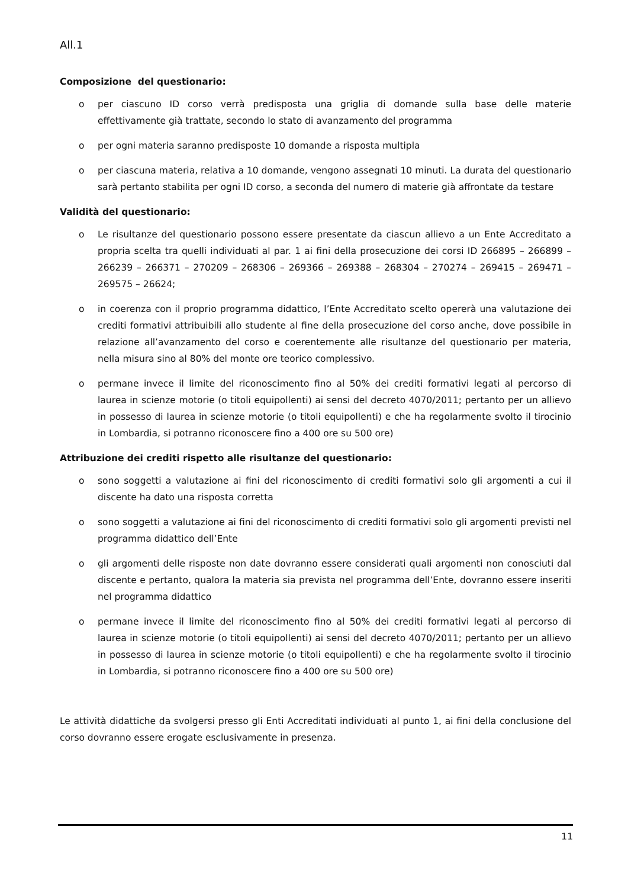All.1
Composizione del questionario:
o per ciascuno ID corso verrà predisposta una griglia di domande sulla base delle materie effettivamente già trattate, secondo lo stato di avanzamento del programma
o per ogni materia saranno predisposte 10 domande a risposta multipla
o per ciascuna materia, relativa a 10 domande, vengono assegnati 10 minuti. La durata del questionario sarà pertanto stabilita per ogni ID corso, a seconda del numero di materie già affrontate da testare
Validità del questionario:
o Le risultanze del questionario possono essere presentate da ciascun allievo a un Ente Accreditato a propria scelta tra quelli individuati al par. 1 ai fini della prosecuzione dei corsi ID 266895 – 266899 – 266239 – 266371 – 270209 – 268306 – 269366 – 269388 – 268304 – 270274 – 269415 – 269471 – 269575 – 26624;
o in coerenza con il proprio programma didattico, l’Ente Accreditato scelto opererà una valutazione dei crediti formativi attribuibili allo studente al fine della prosecuzione del corso anche, dove possibile in relazione all’avanzamento del corso e coerentemente alle risultanze del questionario per materia, nella misura sino al 80% del monte ore teorico complessivo.
o permane invece il limite del riconoscimento fino al 50% dei crediti formativi legati al percorso di laurea in scienze motorie (o titoli equipollenti) ai sensi del decreto 4070/2011; pertanto per un allievo in possesso di laurea in scienze motorie (o titoli equipollenti) e che ha regolarmente svolto il tirocinio in Lombardia, si potranno riconoscere fino a 400 ore su 500 ore)
Attribuzione dei crediti rispetto alle risultanze del questionario:
o sono soggetti a valutazione ai fini del riconoscimento di crediti formativi solo gli argomenti a cui il discente ha dato una risposta corretta
o sono soggetti a valutazione ai fini del riconoscimento di crediti formativi solo gli argomenti previsti nel programma didattico dell’Ente
o gli argomenti delle risposte non date dovranno essere considerati quali argomenti non conosciuti dal discente e pertanto, qualora la materia sia prevista nel programma dell’Ente, dovranno essere inseriti nel programma didattico
o permane invece il limite del riconoscimento fino al 50% dei crediti formativi legati al percorso di laurea in scienze motorie (o titoli equipollenti) ai sensi del decreto 4070/2011; pertanto per un allievo in possesso di laurea in scienze motorie (o titoli equipollenti) e che ha regolarmente svolto il tirocinio in Lombardia, si potranno riconoscere fino a 400 ore su 500 ore)
Le attività didattiche da svolgersi presso gli Enti Accreditati individuati al punto 1, ai fini della conclusione del corso dovranno essere erogate esclusivamente in presenza.
11